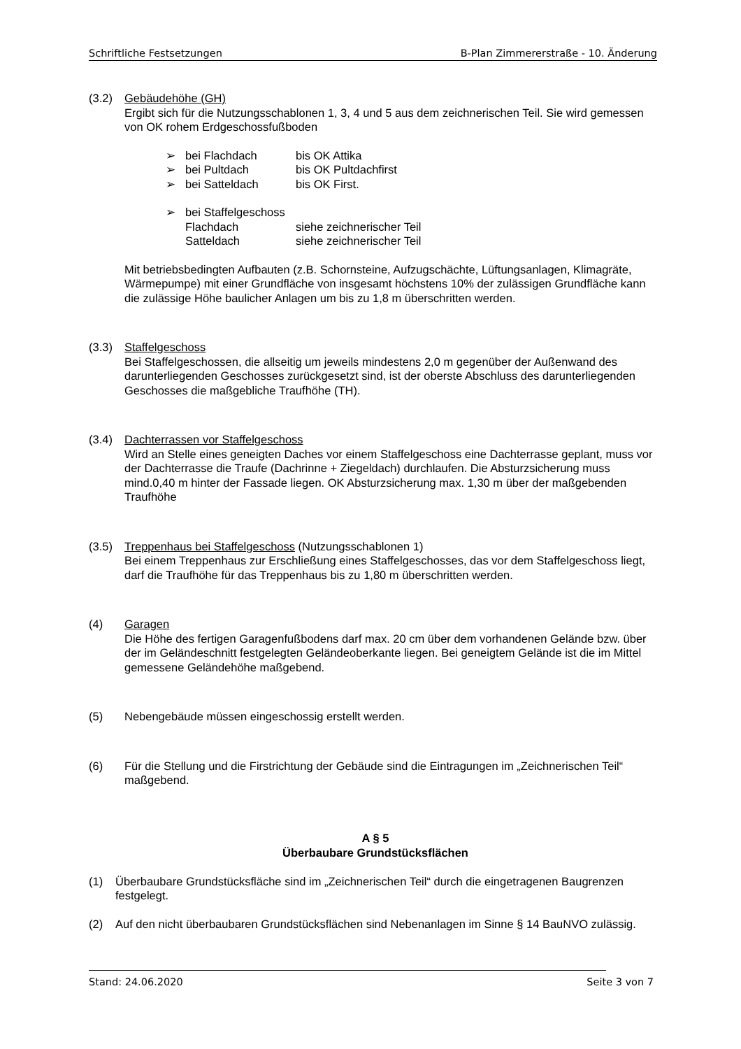Schriftliche Festsetzungen B-Plan Zimmererstraße - 10. Änderung
(3.2) Gebäudehöhe (GH)
Ergibt sich für die Nutzungsschablonen 1, 3, 4 und 5 aus dem zeichnerischen Teil. Sie wird gemessen von OK rohem Erdgeschossfußboden
➢ bei Flachdach bis OK Attika
➢ bei Pultdach bis OK Pultdachfirst
➢ bei Satteldach bis OK First.
➢ bei Staffelgeschoss
Flachdach siehe zeichnerischer Teil
Satteldach siehe zeichnerischer Teil
Mit betriebsbedingten Aufbauten (z.B. Schornsteine, Aufzugschächte, Lüftungsanlagen, Klimagräte, Wärmepumpe) mit einer Grundfläche von insgesamt höchstens 10% der zulässigen Grundfläche kann die zulässige Höhe baulicher Anlagen um bis zu 1,8 m überschritten werden.
(3.3) Staffelgeschoss
Bei Staffelgeschossen, die allseitig um jeweils mindestens 2,0 m gegenüber der Außenwand des darunterliegenden Geschosses zurückgesetzt sind, ist der oberste Abschluss des darunterliegenden Geschosses die maßgebliche Traufhöhe (TH).
(3.4) Dachterrassen vor Staffelgeschoss
Wird an Stelle eines geneigten Daches vor einem Staffelgeschoss eine Dachterrasse geplant, muss vor der Dachterrasse die Traufe (Dachrinne + Ziegeldach) durchlaufen. Die Absturzsicherung muss mind.0,40 m hinter der Fassade liegen. OK Absturzsicherung max. 1,30 m über der maßgebenden Traufhöhe
(3.5) Treppenhaus bei Staffelgeschoss (Nutzungsschablonen 1)
Bei einem Treppenhaus zur Erschließung eines Staffelgeschosses, das vor dem Staffelgeschoss liegt, darf die Traufhöhe für das Treppenhaus bis zu 1,80 m überschritten werden.
(4) Garagen
Die Höhe des fertigen Garagenfußbodens darf max. 20 cm über dem vorhandenen Gelände bzw. über der im Geländeschnitt festgelegten Geländeoberkante liegen. Bei geneigtem Gelände ist die im Mittel gemessene Geländehöhe maßgebend.
(5) Nebengebäude müssen eingeschossig erstellt werden.
(6) Für die Stellung und die Firstrichtung der Gebäude sind die Eintragungen im „Zeichnerischen Teil“ maßgebend.
A § 5
Überbaubare Grundstücksflächen
(1) Überbaubare Grundstücksfläche sind im „Zeichnerischen Teil“ durch die eingetragenen Baugrenzen festgelegt.
(2) Auf den nicht überbaubaren Grundstücksflächen sind Nebenanlagen im Sinne § 14 BauNVO zulässig.
Stand: 24.06.2020 Seite 3 von 7